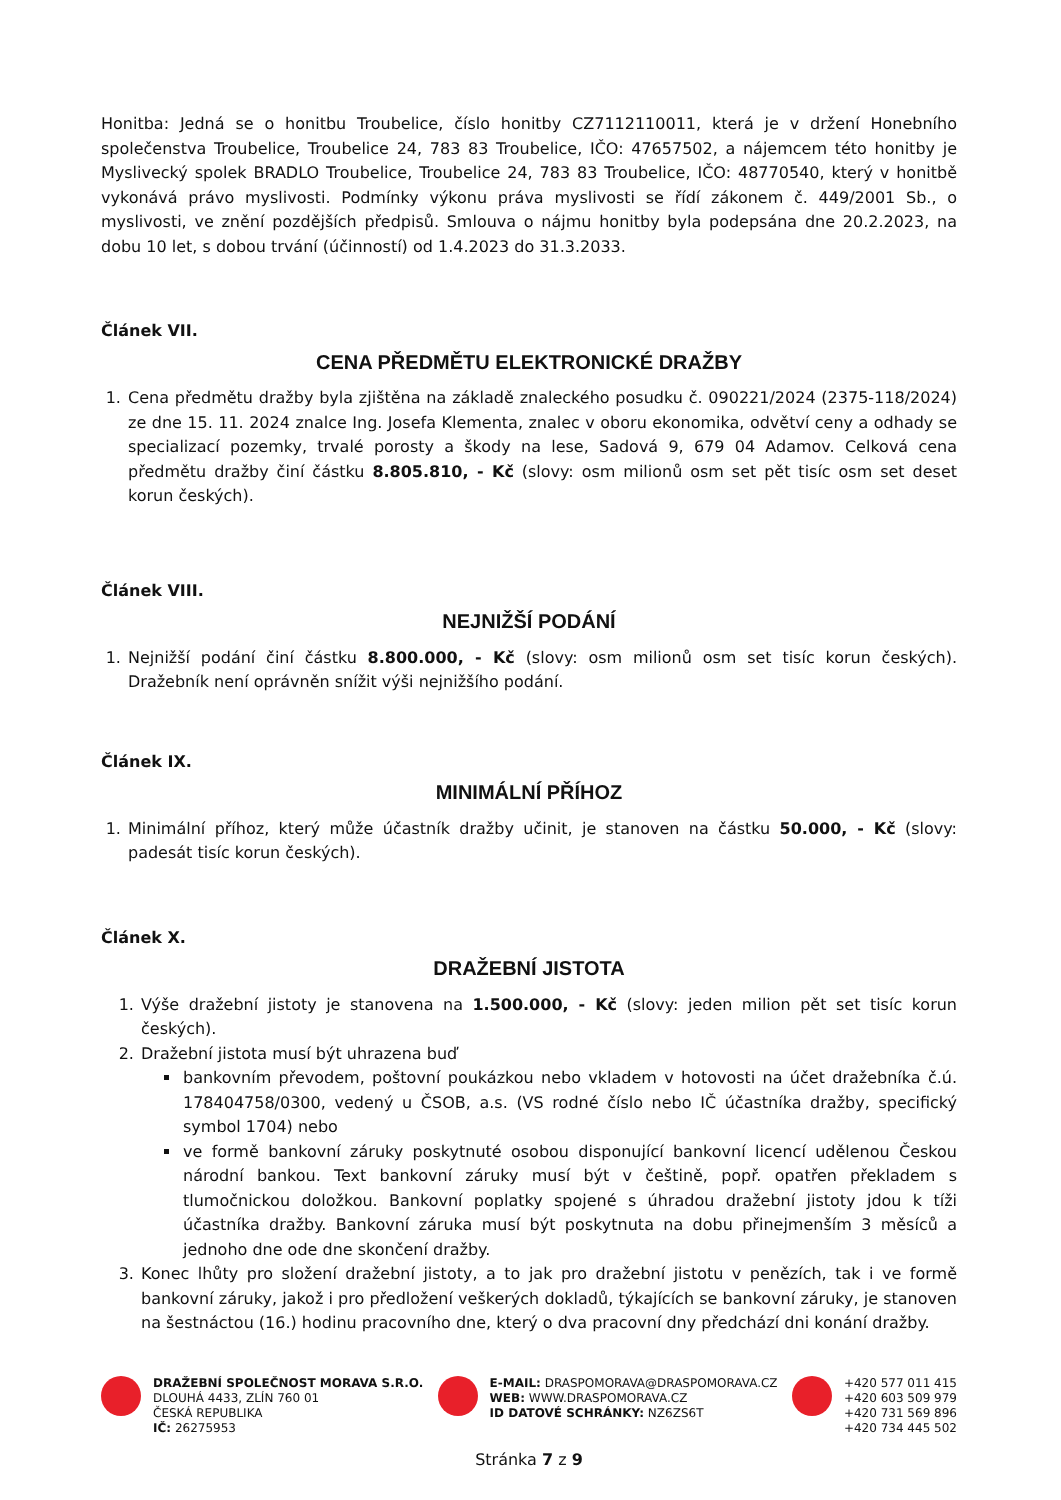Honitba: Jedná se o honitbu Troubelice, číslo honitby CZ7112110011, která je v držení Honebního společenstva Troubelice, Troubelice 24, 783 83 Troubelice, IČO: 47657502, a nájemcem této honitby je Myslivecký spolek BRADLO Troubelice, Troubelice 24, 783 83 Troubelice, IČO: 48770540, který v honitbě vykonává právo myslivosti. Podmínky výkonu práva myslivosti se řídí zákonem č. 449/2001 Sb., o myslivosti, ve znění pozdějších předpisů. Smlouva o nájmu honitby byla podepsána dne 20.2.2023, na dobu 10 let, s dobou trvání (účinností) od 1.4.2023 do 31.3.2033.
Článek VII.
CENA PŘEDMĚTU ELEKTRONICKÉ DRAŽBY
1. Cena předmětu dražby byla zjištěna na základě znaleckého posudku č. 090221/2024 (2375-118/2024) ze dne 15. 11. 2024 znalce Ing. Josefa Klementa, znalec v oboru ekonomika, odvětví ceny a odhady se specializací pozemky, trvalé porosty a škody na lese, Sadová 9, 679 04 Adamov. Celková cena předmětu dražby činí částku 8.805.810, - Kč (slovy: osm milionů osm set pět tisíc osm set deset korun českých).
Článek VIII.
NEJNIŽŠÍ PODÁNÍ
1. Nejnižší podání činí částku 8.800.000, - Kč (slovy: osm milionů osm set tisíc korun českých). Dražebník není oprávněn snížit výši nejnižšího podání.
Článek IX.
MINIMÁLNÍ PŘÍHOZ
1. Minimální příhoz, který může účastník dražby učinit, je stanoven na částku 50.000, - Kč (slovy: padesát tisíc korun českých).
Článek X.
DRAŽEBNÍ JISTOTA
1. Výše dražební jistoty je stanovena na 1.500.000, - Kč (slovy: jeden milion pět set tisíc korun českých).
2. Dražební jistota musí být uhrazena buď
bankovním převodem, poštovní poukázkou nebo vkladem v hotovosti na účet dražebníka č.ú. 178404758/0300, vedený u ČSOB, a.s. (VS rodné číslo nebo IČ účastníka dražby, specifický symbol 1704) nebo
ve formě bankovní záruky poskytnuté osobou disponující bankovní licencí udělenou Českou národní bankou. Text bankovní záruky musí být v češtině, popř. opatřen překladem s tlumočnickou doložkou. Bankovní poplatky spojené s úhradou dražební jistoty jdou k tíži účastníka dražby. Bankovní záruka musí být poskytnuta na dobu přinejmenším 3 měsíců a jednoho dne ode dne skončení dražby.
3. Konec lhůty pro složení dražební jistoty, a to jak pro dražební jistotu v penězích, tak i ve formě bankovní záruky, jakož i pro předložení veškerých dokladů, týkajících se bankovní záruky, je stanoven na šestnáctou (16.) hodinu pracovního dne, který o dva pracovní dny předchází dni konání dražby.
DRAŽEBNÍ SPOLEČNOST MORAVA S.R.O.
DLOUHÁ 4433, ZLÍN 760 01
ČESKÁ REPUBLIKA
IČ: 26275953
E-MAIL: DRASPOMORAVA@DRASPOMORAVA.CZ
WEB: WWW.DRASPOMORAVA.CZ
ID DATOVÉ SCHRÁNKY: NZ6ZS6T
+420 577 011 415
+420 603 509 979
+420 731 569 896
+420 734 445 502
Stránka 7 z 9